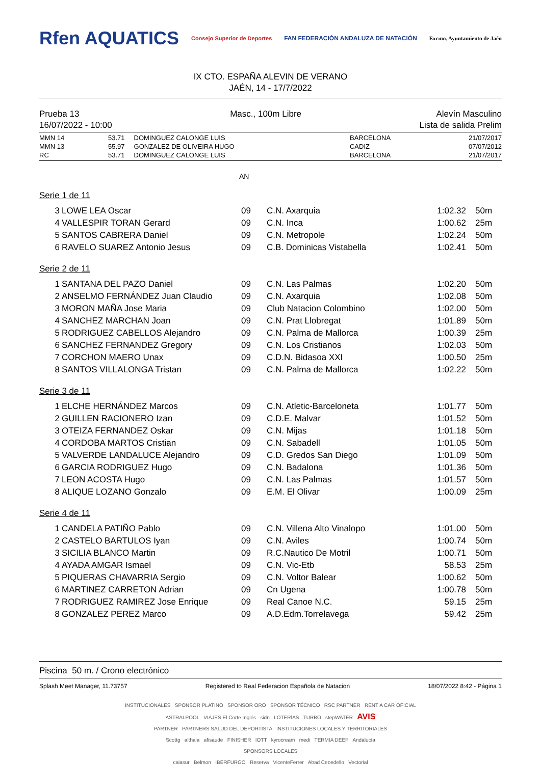Rfen AQUATICS Consejo Superior de Deportes FAN FEDERACIÓN ANDALUZA DE NATACIÓN Excmo. Ayuntamiento de Jaén
IX CTO. ESPAÑA ALEVIN DE VERANO
JAÉN, 14 - 17/7/2022
Prueba 13
16/07/2022 - 10:00
Masc., 100m Libre Alevín Masculino
Lista de salida Prelim
| MMN 14 | 53.71 | DOMINGUEZ CALONGE LUIS | BARCELONA | 21/07/2017 |
| MMN 13 | 55.97 | GONZALEZ DE OLIVEIRA HUGO | CADIZ | 07/07/2012 |
| RC | 53.71 | DOMINGUEZ CALONGE LUIS | BARCELONA | 21/07/2017 |
AN
Serie 1 de 11
| 3 | LOWE LEA Oscar | 09 | C.N. Axarquia | 1:02.32 | 50m |
| 4 | VALLESPIR TORAN Gerard | 09 | C.N. Inca | 1:00.62 | 25m |
| 5 | SANTOS CABRERA Daniel | 09 | C.N. Metropole | 1:02.24 | 50m |
| 6 | RAVELO SUAREZ Antonio Jesus | 09 | C.B. Dominicas Vistabella | 1:02.41 | 50m |
Serie 2 de 11
| 1 | SANTANA DEL PAZO Daniel | 09 | C.N. Las Palmas | 1:02.20 | 50m |
| 2 | ANSELMO FERNÁNDEZ Juan Claudio | 09 | C.N. Axarquia | 1:02.08 | 50m |
| 3 | MORON MAÑA Jose Maria | 09 | Club Natacion Colombino | 1:02.00 | 50m |
| 4 | SANCHEZ MARCHAN Joan | 09 | C.N. Prat Llobregat | 1:01.89 | 50m |
| 5 | RODRIGUEZ CABELLOS Alejandro | 09 | C.N. Palma de Mallorca | 1:00.39 | 25m |
| 6 | SANCHEZ FERNANDEZ Gregory | 09 | C.N. Los Cristianos | 1:02.03 | 50m |
| 7 | CORCHON MAERO Unax | 09 | C.D.N. Bidasoa XXI | 1:00.50 | 25m |
| 8 | SANTOS VILLALONGA Tristan | 09 | C.N. Palma de Mallorca | 1:02.22 | 50m |
Serie 3 de 11
| 1 | ELCHE HERNÁNDEZ Marcos | 09 | C.N. Atletic-Barceloneta | 1:01.77 | 50m |
| 2 | GUILLEN RACIONERO Izan | 09 | C.D.E. Malvar | 1:01.52 | 50m |
| 3 | OTEIZA FERNANDEZ Oskar | 09 | C.N. Mijas | 1:01.18 | 50m |
| 4 | CORDOBA MARTOS Cristian | 09 | C.N. Sabadell | 1:01.05 | 50m |
| 5 | VALVERDE LANDALUCE Alejandro | 09 | C.D. Gredos San Diego | 1:01.09 | 50m |
| 6 | GARCIA RODRIGUEZ Hugo | 09 | C.N. Badalona | 1:01.36 | 50m |
| 7 | LEON ACOSTA Hugo | 09 | C.N. Las Palmas | 1:01.57 | 50m |
| 8 | ALIQUE LOZANO Gonzalo | 09 | E.M. El Olivar | 1:00.09 | 25m |
Serie 4 de 11
| 1 | CANDELA PATIÑO Pablo | 09 | C.N. Villena Alto Vinalopo | 1:01.00 | 50m |
| 2 | CASTELO BARTULOS Iyan | 09 | C.N. Aviles | 1:00.74 | 50m |
| 3 | SICILIA BLANCO Martin | 09 | R.C.Nautico De Motril | 1:00.71 | 50m |
| 4 | AYADA AMGAR Ismael | 09 | C.N. Vic-Etb | 58.53 | 25m |
| 5 | PIQUERAS CHAVARRIA Sergio | 09 | C.N. Voltor Balear | 1:00.62 | 50m |
| 6 | MARTINEZ CARRETON Adrian | 09 | Cn Ugena | 1:00.78 | 50m |
| 7 | RODRIGUEZ RAMIREZ Jose Enrique | 09 | Real Canoe N.C. | 59.15 | 25m |
| 8 | GONZALEZ PEREZ Marco | 09 | A.D.Edm.Torrelavega | 59.42 | 25m |
Piscina 50 m. / Crono electrónico
Splash Meet Manager, 11.73757 Registered to Real Federacion Española de Natacion 18/07/2022 8:42 - Página 1
INSTITUCIONALES SPONSOR PLATINO SPONSOR ORO SPONSOR TÉCNICO RSC PARTNER RENT A CAR OFICIAL
ASTRALPOOL VIAJES El Corte Inglés sidn LOTERÍAS TURBO stepWATER AVIS
PARTNER PARTNERS SALUD DEL DEPORTISTA INSTITUCIONES LOCALES Y TERRITORIALES
Scottg althaia afisaude FINISHER IOTT kyrocream medi TERMIA DEEP Andalucía
SPONSORS LOCALES
cajasur Belmon IBERFURGO Reserva VicenteFerrer Abad Cepedello Vectorial